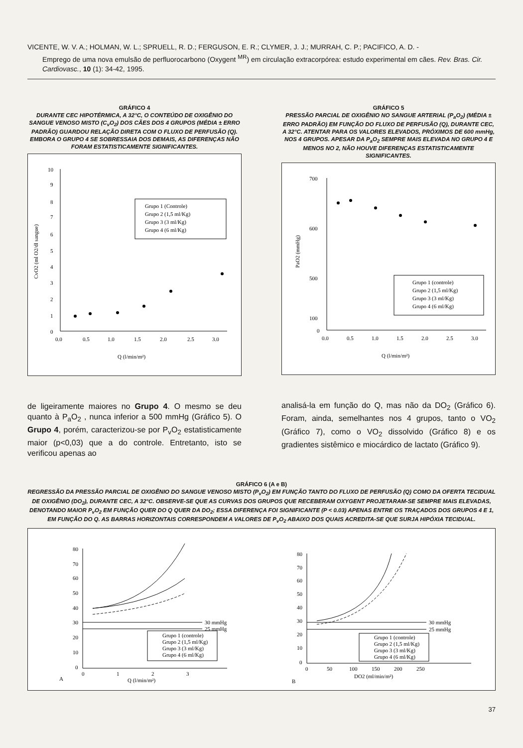VICENTE, W. V. A.; HOLMAN, W. L.; SPRUELL, R. D.; FERGUSON, E. R.; CLYMER, J. J.; MURRAH, C. P.; PACIFICO, A. D. -
Emprego de uma nova emulsão de perfluorocarbono (Oxygent <sup>MR</sup>) em circulação extracorpórea: estudo experimental em cães. Rev. Bras. Cir. Cardiovasc., 10 (1): 34-42, 1995.
GRÁFICO 4
DURANTE CEC HIPOTÉRMICA, A 32°C, O CONTEÚDO DE OXIGÊNIO DO SANGUE VENOSO MISTO (C<sub>v</sub>O<sub>2</sub>) DOS CÃES DOS 4 GRUPOS (MÉDIA ± ERRO PADRÃO) GUARDOU RELAÇÃO DIRETA COM O FLUXO DE PERFUSÃO (Q). EMBORA O GRUPO 4 SE SOBRESSAIA DOS DEMAIS, AS DIFERENÇAS NÃO FORAM ESTATISTICAMENTE SIGNIFICANTES.
10
9
8
7
6
5
4
3
2
1
0
0.0
0.5
1.0
1.5
2.0
2.5
3.0
Q (l/min/m²)
CvO2 (ml O2/dl sangue)
Grupo 1 (Controle)
Grupo 2 (1,5 ml/Kg)
Grupo 3 (3 ml/Kg)
Grupo 4 (6 ml/Kg)
de ligeiramente maiores no Grupo 4. O mesmo se deu quanto à P<sub>a</sub>O<sub>2</sub> , nunca inferior a 500 mmHg (Gráfico 5). O Grupo 4, porém, caracterizou-se por P<sub>v</sub>O<sub>2</sub> estatisticamente maior (p<0,03) que a do controle. Entretanto, isto se verificou apenas ao
GRÁFICO 5
PRESSÃO PARCIAL DE OXIGÊNIO NO SANGUE ARTERIAL (P<sub>a</sub>O<sub>2</sub>) (MÉDIA ± ERRO PADRÃO) EM FUNÇÃO DO FLUXO DE PERFUSÃO (Q), DURANTE CEC, A 32°C. ATENTAR PARA OS VALORES ELEVADOS, PRÓXIMOS DE 600 mmHg, NOS 4 GRUPOS. APESAR DA P<sub>a</sub>O<sub>2</sub> SEMPRE MAIS ELEVADA NO GRUPO 4 E MENOS NO 2, NÃO HOUVE DIFERENÇAS ESTATISTICAMENTE SIGNIFICANTES.
700
600
500
100
0
0.0
0.5
1.0
1.5
2.0
2.5
3.0
Q (l/min/m²)
PaO2 (mmHg)
Grupo 1 (controle)
Grupo 2 (1,5 ml/Kg)
Grupo 3 (3 ml/Kg)
Grupo 4 (6 ml/Kg)
analisá-la em função do Q, mas não da DO<sub>2</sub> (Gráfico 6). Foram, ainda, semelhantes nos 4 grupos, tanto o VO<sub>2</sub> (Gráfico 7), como o VO<sub>2</sub> dissolvido (Gráfico 8) e os gradientes sistêmico e miocárdico de lactato (Gráfico 9).
GRÁFICO 6 (A e B)
REGRESSÃO DA PRESSÃO PARCIAL DE OXIGÊNIO DO SANGUE VENOSO MISTO (P<sub>v</sub>O<sub>2</sub>) EM FUNÇÃO TANTO DO FLUXO DE PERFUSÃO (Q) COMO DA OFERTA TECIDUAL DE OXIGÊNIO (DO<sub>2</sub>), DURANTE CEC, A 32°C. OBSERVE-SE QUE AS CURVAS DOS GRUPOS QUE RECEBERAM OXYGENT PROJETARAM-SE SEMPRE MAIS ELEVADAS, DENOTANDO MAIOR P<sub>v</sub>O<sub>2</sub> EM FUNÇÃO QUER DO Q QUER DA DO<sub>2</sub>; ESSA DIFERENÇA FOI SIGNIFICANTE (P < 0.03) APENAS ENTRE OS TRAÇADOS DOS GRUPOS 4 E 1, EM FUNÇÃO DO Q. AS BARRAS HORIZONTAIS CORRESPONDEM A VALORES DE P<sub>v</sub>O<sub>2</sub> ABAIXO DOS QUAIS ACREDITA-SE QUE SURJA HIPÓXIA TECIDUAL.
80
70
60
50
40
30
20
10
0
0
1
2
3
A
Q (l/min/m²)
30 mmHg
25 mmHg
Grupo 1 (controle)
Grupo 2 (1,5 ml/Kg)
Grupo 3 (3 ml/Kg)
Grupo 4 (6 ml/Kg)
80
70
60
50
40
30
20
10
0
0
50
100
150
200
250
B
DO2 (ml/min/m²)
30 mmHg
25 mmHg
Grupo 1 (controle)
Grupo 2 (1,5 ml/Kg)
Grupo 3 (3 ml/Kg)
Grupo 4 (6 ml/Kg)
37